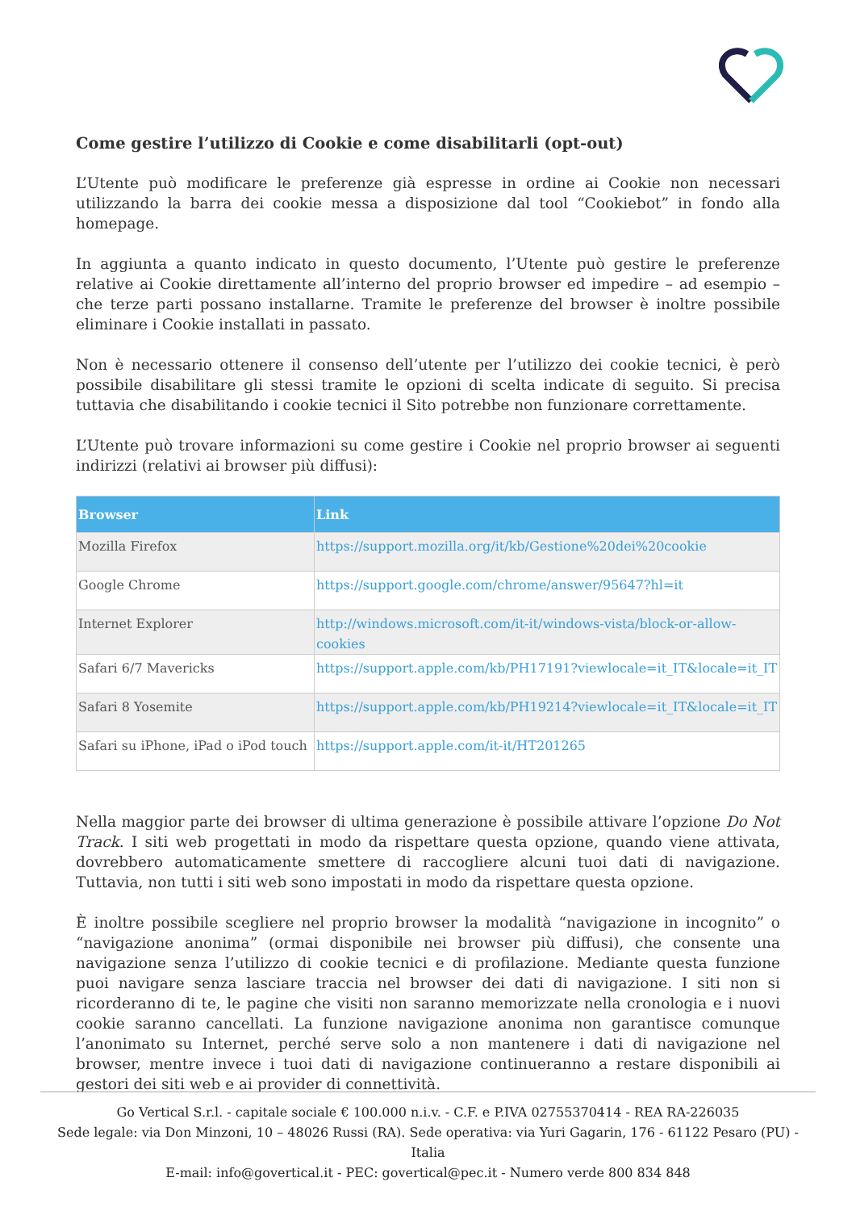Come gestire l’utilizzo di Cookie e come disabilitarli (opt-out)
L’Utente può modificare le preferenze già espresse in ordine ai Cookie non necessari utilizzando la barra dei cookie messa a disposizione dal tool “Cookiebot” in fondo alla homepage.
In aggiunta a quanto indicato in questo documento, l’Utente può gestire le preferenze relative ai Cookie direttamente all’interno del proprio browser ed impedire – ad esempio – che terze parti possano installarne. Tramite le preferenze del browser è inoltre possibile eliminare i Cookie installati in passato.
Non è necessario ottenere il consenso dell’utente per l’utilizzo dei cookie tecnici, è però possibile disabilitare gli stessi tramite le opzioni di scelta indicate di seguito. Si precisa tuttavia che disabilitando i cookie tecnici il Sito potrebbe non funzionare correttamente.
L’Utente può trovare informazioni su come gestire i Cookie nel proprio browser ai seguenti indirizzi (relativi ai browser più diffusi):
| Browser | Link |
| --- | --- |
| Mozilla Firefox | https://support.mozilla.org/it/kb/Gestione%20dei%20cookie |
| Google Chrome | https://support.google.com/chrome/answer/95647?hl=it |
| Internet Explorer | http://windows.microsoft.com/it-it/windows-vista/block-or-allow-cookies |
| Safari 6/7 Mavericks | https://support.apple.com/kb/PH17191?viewlocale=it_IT&locale=it_IT |
| Safari 8 Yosemite | https://support.apple.com/kb/PH19214?viewlocale=it_IT&locale=it_IT |
| Safari su iPhone, iPad o iPod touch | https://support.apple.com/it-it/HT201265 |
Nella maggior parte dei browser di ultima generazione è possibile attivare l’opzione Do Not Track. I siti web progettati in modo da rispettare questa opzione, quando viene attivata, dovrebbero automaticamente smettere di raccogliere alcuni tuoi dati di navigazione. Tuttavia, non tutti i siti web sono impostati in modo da rispettare questa opzione.
È inoltre possibile scegliere nel proprio browser la modalità “navigazione in incognito” o “navigazione anonima” (ormai disponibile nei browser più diffusi), che consente una navigazione senza l’utilizzo di cookie tecnici e di profilazione. Mediante questa funzione puoi navigare senza lasciare traccia nel browser dei dati di navigazione. I siti non si ricorderanno di te, le pagine che visiti non saranno memorizzate nella cronologia e i nuovi cookie saranno cancellati. La funzione navigazione anonima non garantisce comunque l’anonimato su Internet, perché serve solo a non mantenere i dati di navigazione nel browser, mentre invece i tuoi dati di navigazione continueranno a restare disponibili ai gestori dei siti web e ai provider di connettività.
Go Vertical S.r.l. - capitale sociale € 100.000 n.i.v. - C.F. e P.IVA 02755370414 - REA RA-226035
Sede legale: via Don Minzoni, 10 – 48026 Russi (RA). Sede operativa: via Yuri Gagarin, 176 - 61122 Pesaro (PU) - Italia
E-mail: info@govertical.it - PEC: govertical@pec.it - Numero verde 800 834 848